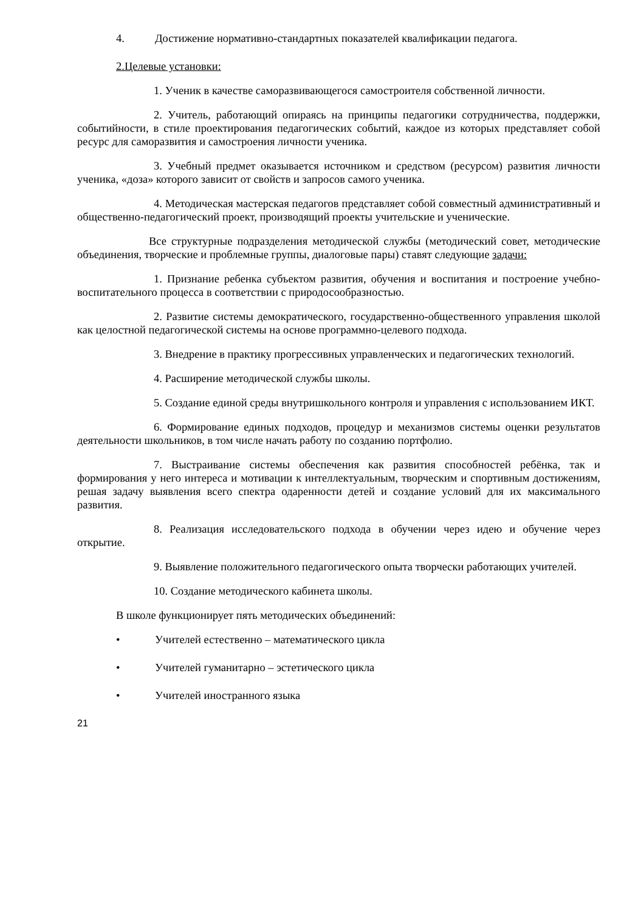4. Достижение нормативно-стандартных показателей квалификации педагога.
2.Целевые установки:
1. Ученик в качестве саморазвивающегося самостроителя собственной личности.
2. Учитель, работающий опираясь на принципы педагогики сотрудничества, поддержки, событийности, в стиле проектирования педагогических событий, каждое из которых представляет собой ресурс для саморазвития и самостроения личности ученика.
3. Учебный предмет оказывается источником и средством (ресурсом) развития личности ученика, «доза» которого зависит от свойств и запросов самого ученика.
4. Методическая мастерская педагогов представляет собой совместный административный и общественно-педагогический проект, производящий проекты учительские и ученические.
Все структурные подразделения методической службы (методический совет, методические объединения, творческие и проблемные группы, диалоговые пары) ставят следующие задачи:
1. Признание ребенка субъектом развития, обучения и воспитания и построение учебно-воспитательного процесса в соответствии с природосообразностью.
2. Развитие системы демократического, государственно-общественного управления школой как целостной педагогической системы на основе программно-целевого подхода.
3. Внедрение в практику прогрессивных управленческих и педагогических технологий.
4. Расширение методической службы школы.
5. Создание единой среды внутришкольного контроля и управления с использованием ИКТ.
6. Формирование единых подходов, процедур и механизмов системы оценки результатов деятельности школьников, в том числе начать работу по созданию портфолио.
7. Выстраивание системы обеспечения как развития способностей ребёнка, так и формирования у него интереса и мотивации к интеллектуальным, творческим и спортивным достижениям, решая задачу выявления всего спектра одаренности детей и создание условий для их максимального развития.
8. Реализация исследовательского подхода в обучении через идею и обучение через открытие.
9. Выявление положительного педагогического опыта творчески работающих учителей.
10. Создание методического кабинета школы.
В школе функционирует пять методических объединений:
• Учителей естественно – математического цикла
• Учителей гуманитарно – эстетического цикла
• Учителей иностранного языка
21